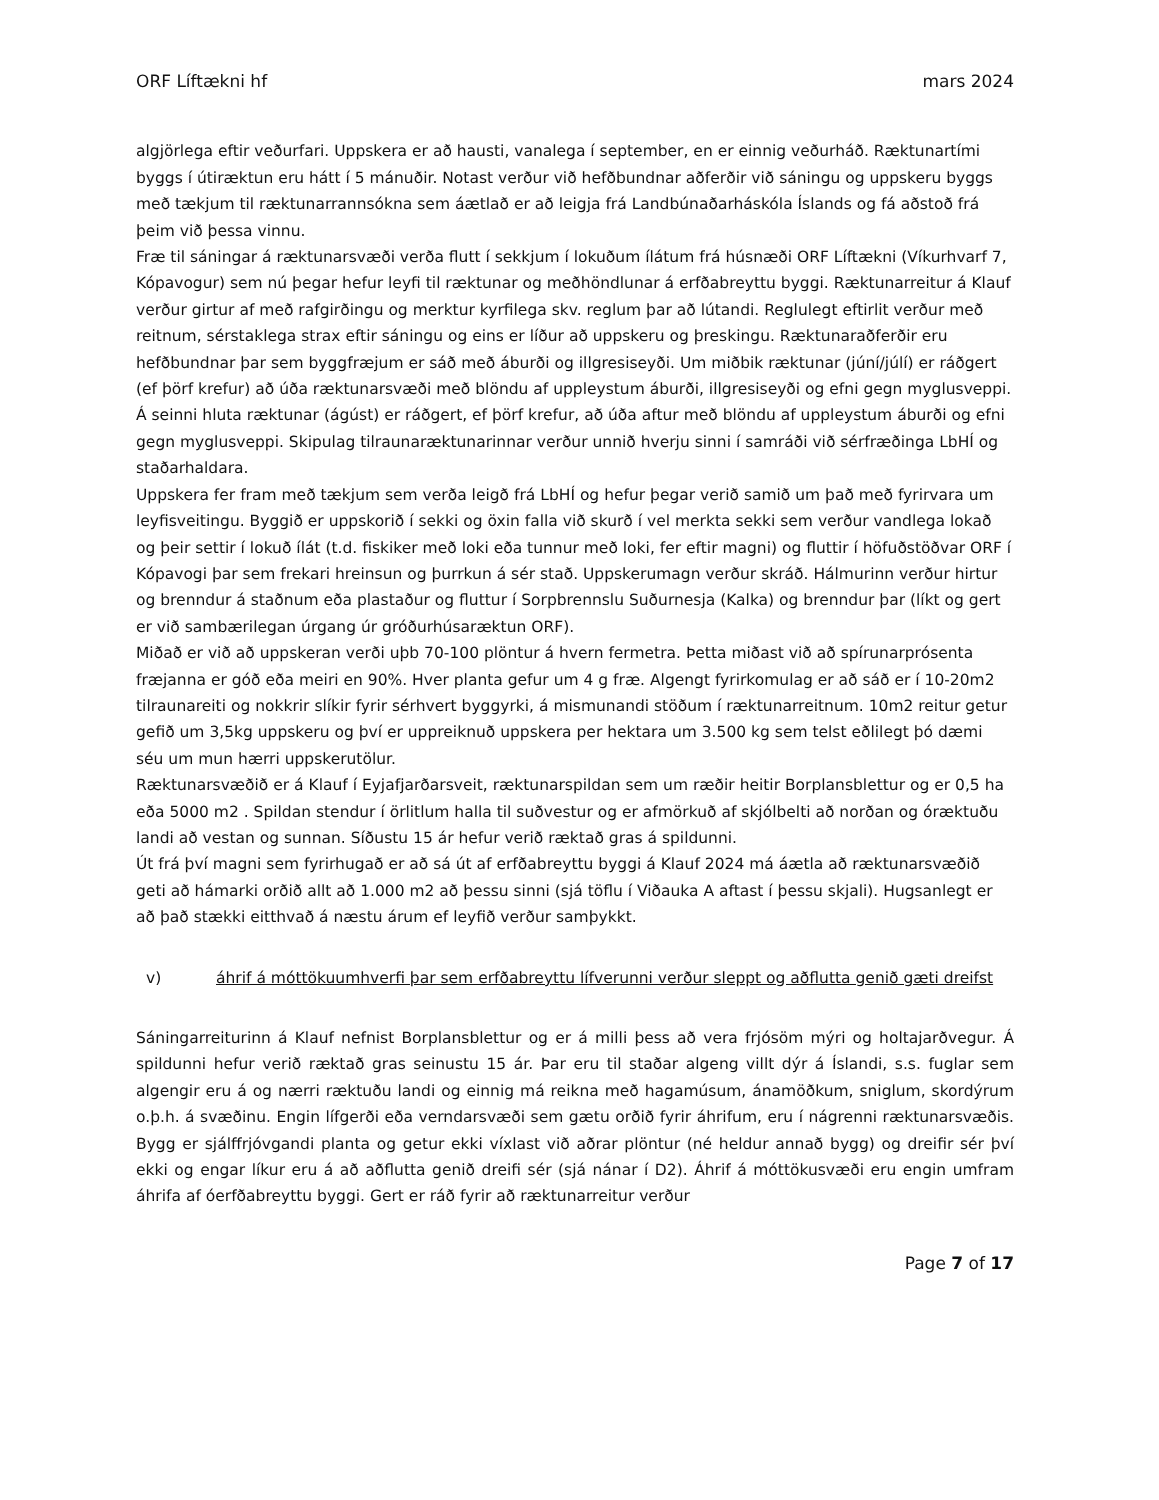ORF Líftækni hf mars 2024
algjörlega eftir veðurfari. Uppskera er að hausti, vanalega í september, en er einnig veðurháð. Ræktunartími byggs í útiræktun eru hátt í 5 mánuðir. Notast verður við hefðbundnar aðferðir við sáningu og uppskeru byggs með tækjum til ræktunarrannsókna sem áætlað er að leigja frá Landbúnaðarháskóla Íslands og fá aðstoð frá þeim við þessa vinnu.
Fræ til sáningar á ræktunarsvæði verða flutt í sekkjum í lokuðum ílátum frá húsnæði ORF Líftækni (Víkurhvarf 7, Kópavogur) sem nú þegar hefur leyfi til ræktunar og meðhöndlunar á erfðabreyttu byggi. Ræktunarreitur á Klauf verður girtur af með rafgirðingu og merktur kyrfilega skv. reglum þar að lútandi. Reglulegt eftirlit verður með reitnum, sérstaklega strax eftir sáningu og eins er líður að uppskeru og þreskingu. Ræktunaraðferðir eru hefðbundnar þar sem byggfræjum er sáð með áburði og illgresiseyði. Um miðbik ræktunar (júní/júlí) er ráðgert (ef þörf krefur) að úða ræktunarsvæði með blöndu af uppleystum áburði, illgresiseyði og efni gegn myglusveppi. Á seinni hluta ræktunar (ágúst) er ráðgert, ef þörf krefur, að úða aftur með blöndu af uppleystum áburði og efni gegn myglusveppi. Skipulag tilraunaræktunarinnar verður unnið hverju sinni í samráði við sérfræðinga LbHÍ og staðarhaldara.
Uppskera fer fram með tækjum sem verða leigð frá LbHÍ og hefur þegar verið samið um það með fyrirvara um leyfisveitingu. Byggið er uppskorið í sekki og öxin falla við skurð í vel merkta sekki sem verður vandlega lokað og þeir settir í lokuð ílát (t.d. fiskiker með loki eða tunnur með loki, fer eftir magni) og fluttir í höfuðstöðvar ORF í Kópavogi þar sem frekari hreinsun og þurrkun á sér stað. Uppskerumagn verður skráð. Hálmurinn verður hirtur og brenndur á staðnum eða plastaður og fluttur í Sorpbrennslu Suðurnesja (Kalka) og brenndur þar (líkt og gert er við sambærilegan úrgang úr gróðurhúsaræktun ORF).
Miðað er við að uppskeran verði uþb 70-100 plöntur á hvern fermetra. Þetta miðast við að spírunarprósenta fræjanna er góð eða meiri en 90%. Hver planta gefur um 4 g fræ. Algengt fyrirkomulag er að sáð er í 10-20m2 tilraunareiti og nokkrir slíkir fyrir sérhvert byggyrki, á mismunandi stöðum í ræktunarreitnum. 10m2 reitur getur gefið um 3,5kg uppskeru og því er uppreiknuð uppskera per hektara um 3.500 kg sem telst eðlilegt þó dæmi séu um mun hærri uppskerutölur.
Ræktunarsvæðið er á Klauf í Eyjafjarðarsveit, ræktunarspildan sem um ræðir heitir Borplansblettur og er 0,5 ha eða 5000 m2 . Spildan stendur í örlitlum halla til suðvestur og er afmörkuð af skjólbelti að norðan og óræktuðu landi að vestan og sunnan. Síðustu 15 ár hefur verið ræktað gras á spildunni.
Út frá því magni sem fyrirhugað er að sá út af erfðabreyttu byggi á Klauf 2024 má áætla að ræktunarsvæðið geti að hámarki orðið allt að 1.000 m2 að þessu sinni (sjá töflu í Viðauka A aftast í þessu skjali). Hugsanlegt er að það stækki eitthvað á næstu árum ef leyfið verður samþykkt.
v) áhrif á móttökuumhverfi þar sem erfðabreyttu lífverunni verður sleppt og aðflutta genið gæti dreifst
Sáningarreiturinn á Klauf nefnist Borplansblettur og er á milli þess að vera frjósöm mýri og holtajarðvegur. Á spildunni hefur verið ræktað gras seinustu 15 ár. Þar eru til staðar algeng villt dýr á Íslandi, s.s. fuglar sem algengir eru á og nærri ræktuðu landi og einnig má reikna með hagamúsum, ánamöðkum, sniglum, skordýrum o.þ.h. á svæðinu. Engin lífgerði eða verndarsvæði sem gætu orðið fyrir áhrifum, eru í nágrenni ræktunarsvæðis. Bygg er sjálffrjóvgandi planta og getur ekki víxlast við aðrar plöntur (né heldur annað bygg) og dreifir sér því ekki og engar líkur eru á að aðflutta genið dreifi sér (sjá nánar í D2). Áhrif á móttökusvæði eru engin umfram áhrifa af óerfðabreyttu byggi. Gert er ráð fyrir að ræktunarreitur verður
Page 7 of 17